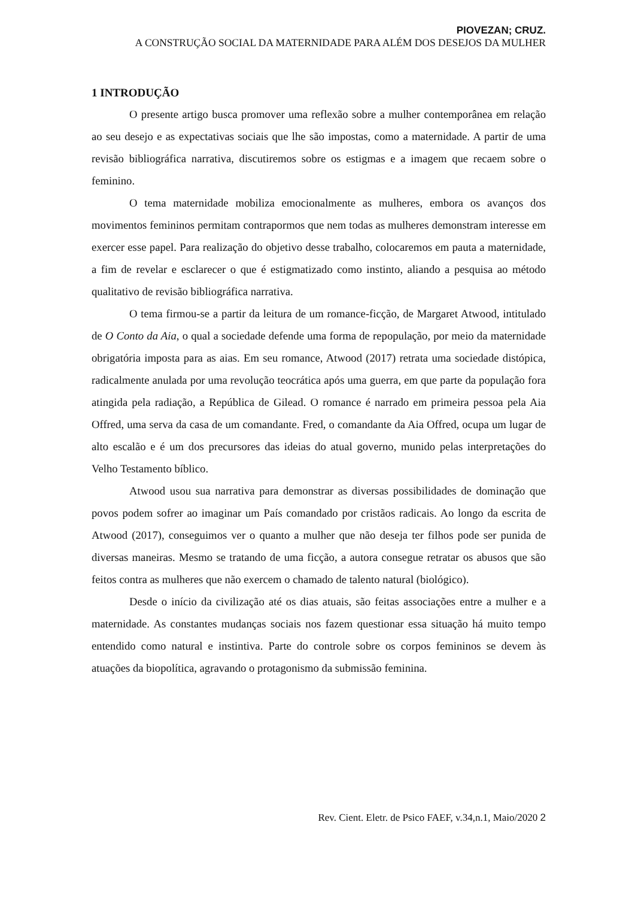PIOVEZAN; CRUZ.
A CONSTRUÇÃO SOCIAL DA MATERNIDADE PARA ALÉM DOS DESEJOS DA MULHER
1 INTRODUÇÃO
O presente artigo busca promover uma reflexão sobre a mulher contemporânea em relação ao seu desejo e as expectativas sociais que lhe são impostas, como a maternidade. A partir de uma revisão bibliográfica narrativa, discutiremos sobre os estigmas e a imagem que recaem sobre o feminino.
O tema maternidade mobiliza emocionalmente as mulheres, embora os avanços dos movimentos femininos permitam contrapormos que nem todas as mulheres demonstram interesse em exercer esse papel. Para realização do objetivo desse trabalho, colocaremos em pauta a maternidade, a fim de revelar e esclarecer o que é estigmatizado como instinto, aliando a pesquisa ao método qualitativo de revisão bibliográfica narrativa.
O tema firmou-se a partir da leitura de um romance-ficção, de Margaret Atwood, intitulado de O Conto da Aia, o qual a sociedade defende uma forma de repopulação, por meio da maternidade obrigatória imposta para as aias. Em seu romance, Atwood (2017) retrata uma sociedade distópica, radicalmente anulada por uma revolução teocrática após uma guerra, em que parte da população fora atingida pela radiação, a República de Gilead. O romance é narrado em primeira pessoa pela Aia Offred, uma serva da casa de um comandante. Fred, o comandante da Aia Offred, ocupa um lugar de alto escalão e é um dos precursores das ideias do atual governo, munido pelas interpretações do Velho Testamento bíblico.
Atwood usou sua narrativa para demonstrar as diversas possibilidades de dominação que povos podem sofrer ao imaginar um País comandado por cristãos radicais. Ao longo da escrita de Atwood (2017), conseguimos ver o quanto a mulher que não deseja ter filhos pode ser punida de diversas maneiras. Mesmo se tratando de uma ficção, a autora consegue retratar os abusos que são feitos contra as mulheres que não exercem o chamado de talento natural (biológico).
Desde o início da civilização até os dias atuais, são feitas associações entre a mulher e a maternidade. As constantes mudanças sociais nos fazem questionar essa situação há muito tempo entendido como natural e instintiva. Parte do controle sobre os corpos femininos se devem às atuações da biopolítica, agravando o protagonismo da submissão feminina.
Rev. Cient. Eletr. de Psico FAEF, v.34,n.1, Maio/2020 2